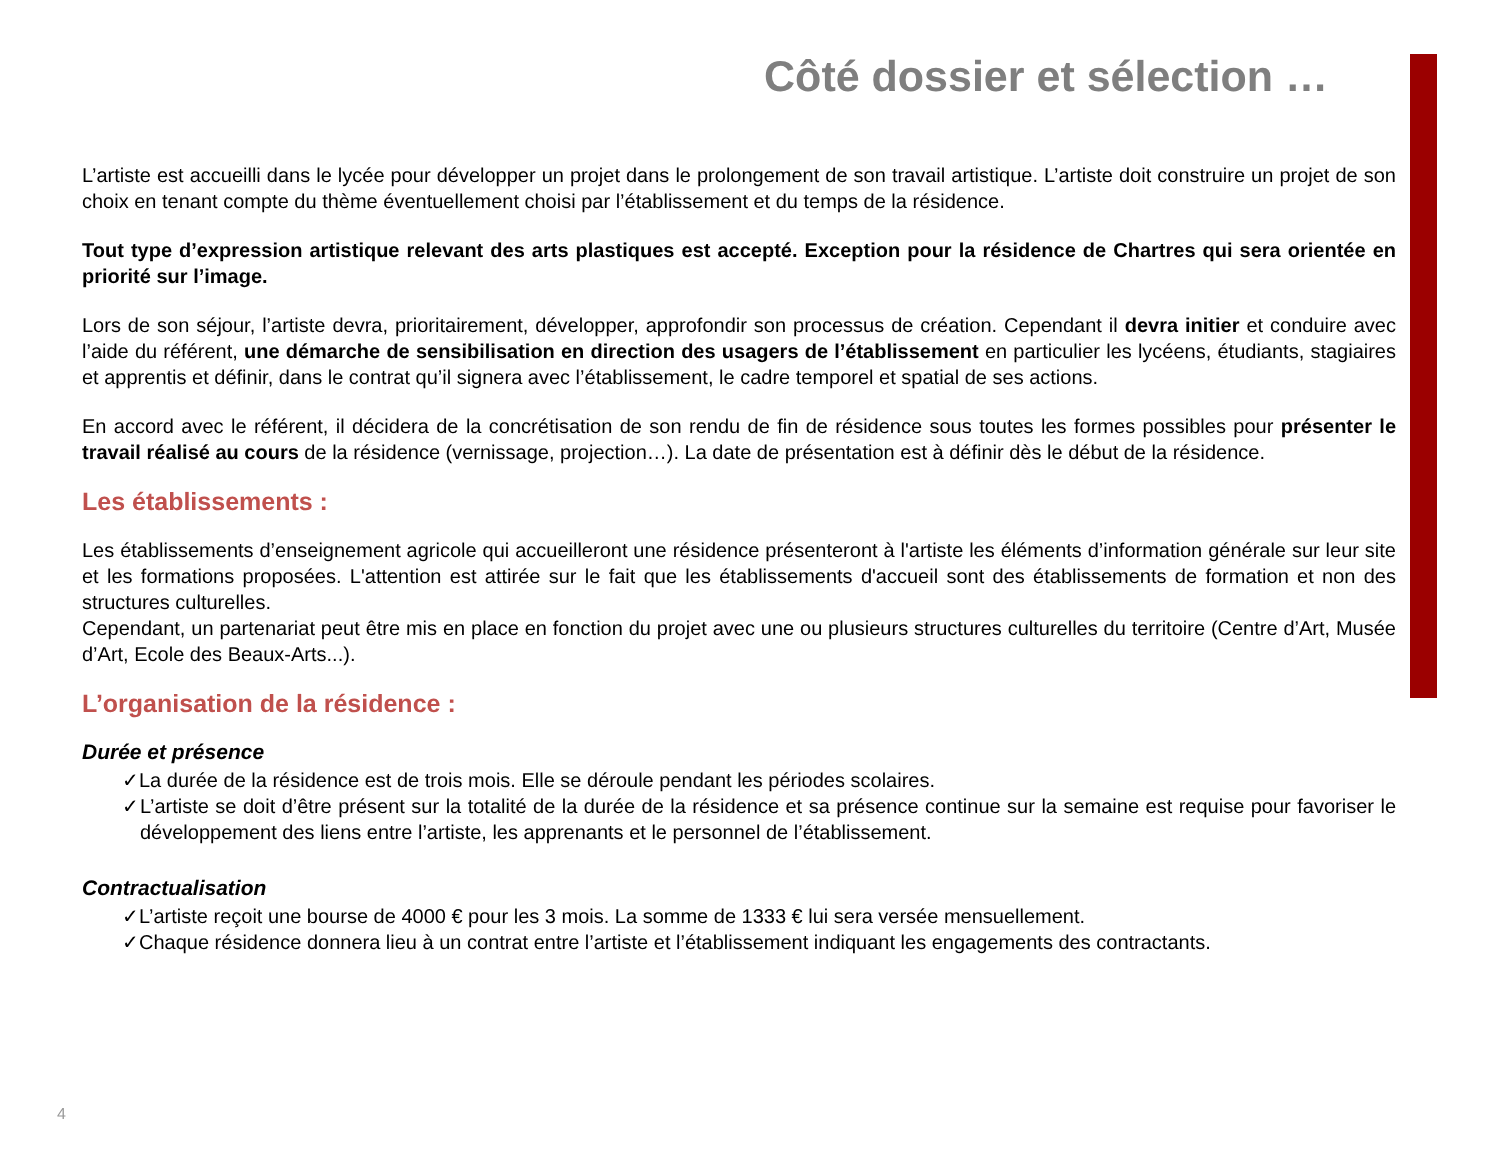Côté dossier et sélection …
L’artiste est accueilli dans le lycée pour développer un projet dans le prolongement de son travail artistique. L’artiste doit construire un projet de son choix en tenant compte du thème éventuellement choisi par l’établissement et du temps de la résidence.
Tout type d’expression artistique relevant des arts plastiques est accepté. Exception pour la résidence de Chartres qui sera orientée en priorité sur l’image.
Lors de son séjour, l’artiste devra, prioritairement, développer, approfondir son processus de création. Cependant il devra initier et conduire avec l’aide du référent, une démarche de sensibilisation en direction des usagers de l’établissement en particulier les lycéens, étudiants, stagiaires et apprentis et définir, dans le contrat qu’il signera avec l’établissement, le cadre temporel et spatial de ses actions.
En accord avec le référent, il décidera de la concrétisation de son rendu de fin de résidence sous toutes les formes possibles pour présenter le travail réalisé au cours de la résidence (vernissage, projection…). La date de présentation est à définir dès le début de la résidence.
Les établissements :
Les établissements d’enseignement agricole qui accueilleront une résidence présenteront à l'artiste les éléments d’information générale sur leur site et les formations proposées. L'attention est attirée sur le fait que les établissements d'accueil sont des établissements de formation et non des structures culturelles.
Cependant, un partenariat peut être mis en place en fonction du projet avec une ou plusieurs structures culturelles du territoire (Centre d’Art, Musée d’Art, Ecole des Beaux-Arts...).
L’organisation de la résidence :
Durée et présence
✓La durée de la résidence est de trois mois. Elle se déroule pendant les périodes scolaires.
✓L’artiste se doit d’être présent sur la totalité de la durée de la résidence et sa présence continue sur la semaine est requise pour favoriser le développement des liens entre l’artiste, les apprenants et le personnel de l’établissement.
Contractualisation
✓L’artiste reçoit une bourse de 4000 € pour les 3 mois. La somme de 1333 € lui sera versée mensuellement.
✓Chaque résidence donnera lieu à un contrat entre l’artiste et l’établissement indiquant les engagements des contractants.
4